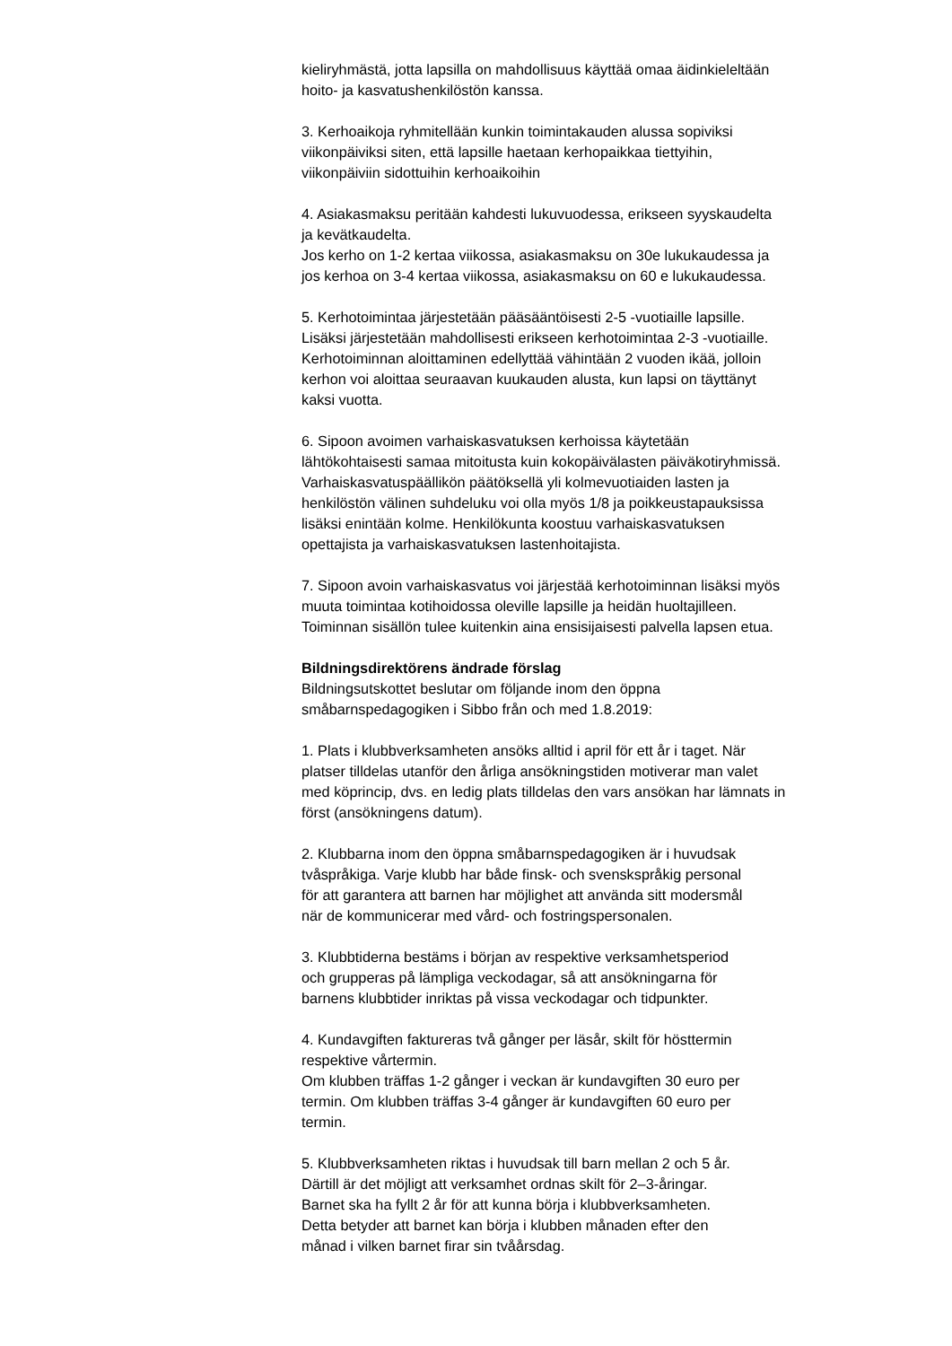kieliryhmästä, jotta lapsilla on mahdollisuus käyttää omaa äidinkieleltään
hoito- ja kasvatushenkilöstön kanssa.
3. Kerhoaikoja ryhmitellään kunkin toimintakauden alussa sopiviksi
viikonpäiviksi siten, että lapsille haetaan kerhopaikkaa tiettyihin,
viikonpäiviin sidottuihin kerhoaikoihin
4. Asiakasmaksu peritään kahdesti lukuvuodessa, erikseen syyskaudelta
ja kevätkaudelta.
Jos kerho on 1-2 kertaa viikossa, asiakasmaksu on 30e lukukaudessa ja
jos kerhoa on 3-4 kertaa viikossa, asiakasmaksu on 60 e lukukaudessa.
5. Kerhotoimintaa järjestetään pääsääntöisesti 2-5 -vuotiaille lapsille.
Lisäksi järjestetään mahdollisesti erikseen kerhotoimintaa 2-3 -vuotiaille.
Kerhotoiminnan aloittaminen edellyttää vähintään 2 vuoden ikää, jolloin
kerhon voi aloittaa seuraavan kuukauden alusta, kun lapsi on täyttänyt
kaksi vuotta.
6. Sipoon avoimen varhaiskasvatuksen kerhoissa käytetään
lähtökohtaisesti samaa mitoitusta kuin kokopäivälasten päiväkotiryhmissä.
Varhaiskasvatuspäällikön päätöksellä yli kolmevuotiaiden lasten ja
henkilöstön välinen suhdeluku voi olla myös 1/8 ja poikkeustapauksissa
lisäksi enintään kolme. Henkilökunta koostuu varhaiskasvatuksen
opettajista ja varhaiskasvatuksen lastenhoitajista.
7. Sipoon avoin varhaiskasvatus voi järjestää kerhotoiminnan lisäksi myös
muuta toimintaa kotihoidossa oleville lapsille ja heidän huoltajilleen.
Toiminnan sisällön tulee kuitenkin aina ensisijaisesti palvella lapsen etua.
Bildningsdirektörens ändrade förslag
Bildningsutskottet beslutar om följande inom den öppna
småbarnspedagogiken i Sibbo från och med 1.8.2019:
1. Plats i klubbverksamheten ansöks alltid i april för ett år i taget. När
platser tilldelas utanför den årliga ansökningstiden motiverar man valet
med köprincip, dvs. en ledig plats tilldelas den vars ansökan har lämnats in
först (ansökningens datum).
2. Klubbarna inom den öppna småbarnspedagogiken är i huvudsak
tvåspråkiga. Varje klubb har både finsk- och svenskspråkig personal
för att garantera att barnen har möjlighet att använda sitt modersmål
när de kommunicerar med vård- och fostringspersonalen.
3. Klubbtiderna bestäms i början av respektive verksamhetsperiod
och grupperas på lämpliga veckodagar, så att ansökningarna för
barnens klubbtider inriktas på vissa veckodagar och tidpunkter.
4. Kundavgiften faktureras två gånger per läsår, skilt för hösttermin
respektive vårtermin.
Om klubben träffas 1-2 gånger i veckan är kundavgiften 30 euro per
termin. Om klubben träffas 3-4 gånger är kundavgiften 60 euro per
termin.
5. Klubbverksamheten riktas i huvudsak till barn mellan 2 och 5 år.
Därtill är det möjligt att verksamhet ordnas skilt för 2–3-åringar.
Barnet ska ha fyllt 2 år för att kunna börja i klubbverksamheten.
Detta betyder att barnet kan börja i klubben månaden efter den
månad i vilken barnet firar sin tvåårsdag.